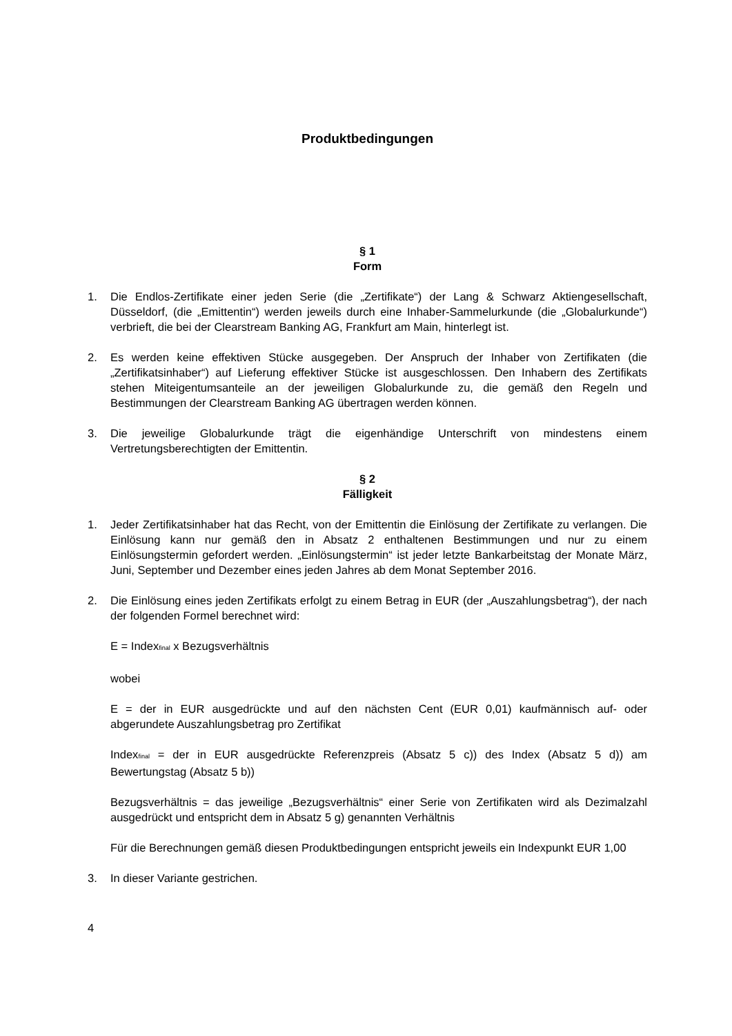Produktbedingungen
§ 1
Form
1. Die Endlos-Zertifikate einer jeden Serie (die „Zertifikate“) der Lang & Schwarz Aktiengesellschaft, Düsseldorf, (die „Emittentin“) werden jeweils durch eine Inhaber-Sammelurkunde (die „Globalurkunde“) verbrieft, die bei der Clearstream Banking AG, Frankfurt am Main, hinterlegt ist.
2. Es werden keine effektiven Stücke ausgegeben. Der Anspruch der Inhaber von Zertifikaten (die „Zertifikatsinhaber“) auf Lieferung effektiver Stücke ist ausgeschlossen. Den Inhabern des Zertifikats stehen Miteigentumsanteile an der jeweiligen Globalurkunde zu, die gemäß den Regeln und Bestimmungen der Clearstream Banking AG übertragen werden können.
3. Die jeweilige Globalurkunde trägt die eigenhändige Unterschrift von mindestens einem Vertretungsberechtigten der Emittentin.
§ 2
Fälligkeit
1. Jeder Zertifikatsinhaber hat das Recht, von der Emittentin die Einlösung der Zertifikate zu verlangen. Die Einlösung kann nur gemäß den in Absatz 2 enthaltenen Bestimmungen und nur zu einem Einlösungstermin gefordert werden. „Einlösungstermin“ ist jeder letzte Bankarbeitstag der Monate März, Juni, September und Dezember eines jeden Jahres ab dem Monat September 2016.
2. Die Einlösung eines jeden Zertifikats erfolgt zu einem Betrag in EUR (der „Auszahlungsbetrag“), der nach der folgenden Formel berechnet wird:
E = Index<sub>final</sub> x Bezugsverhältnis
wobei
E = der in EUR ausgedrückte und auf den nächsten Cent (EUR 0,01) kaufmännisch auf- oder abgerundete Auszahlungsbetrag pro Zertifikat
Index<sub>final</sub> = der in EUR ausgedrückte Referenzpreis (Absatz 5 c)) des Index (Absatz 5 d)) am Bewertungstag (Absatz 5 b))
Bezugsverhältnis = das jeweilige „Bezugsverhältnis“ einer Serie von Zertifikaten wird als Dezimalzahl ausgedrückt und entspricht dem in Absatz 5 g) genannten Verhältnis
Für die Berechnungen gemäß diesen Produktbedingungen entspricht jeweils ein Indexpunkt EUR 1,00
3. In dieser Variante gestrichen.
4